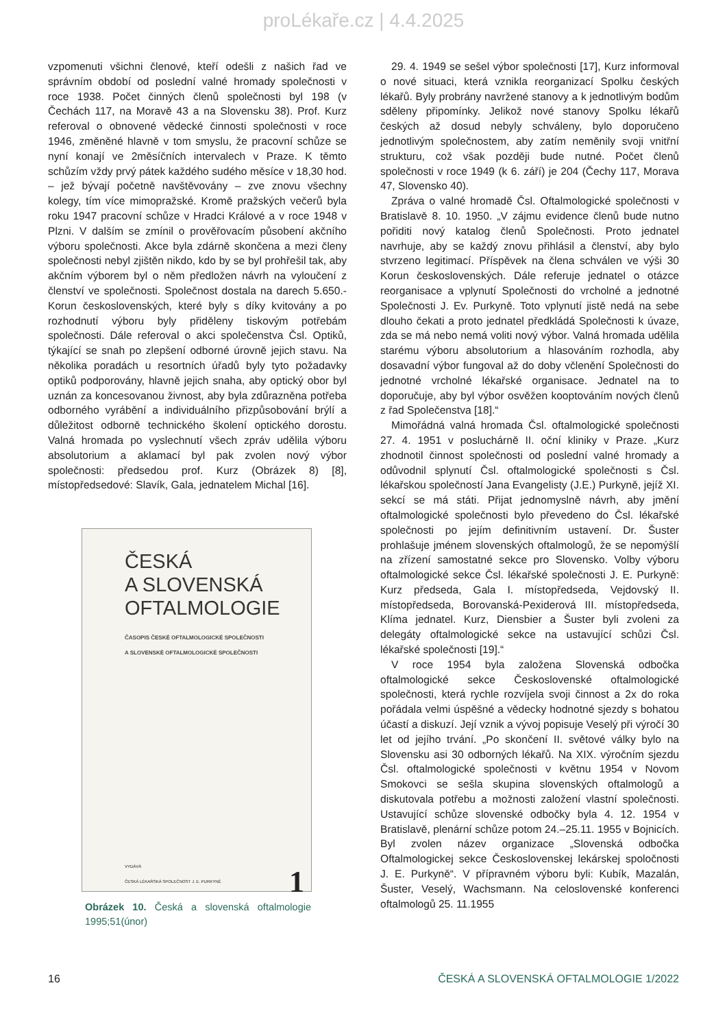proLékaře.cz | 4.4.2025
vzpomenuti všichni členové, kteří odešli z našich řad ve správním období od poslední valné hromady společnosti v roce 1938. Počet činných členů společnosti byl 198 (v Čechách 117, na Moravě 43 a na Slovensku 38). Prof. Kurz referoval o obnovené vědecké činnosti společnosti v roce 1946, změněné hlavně v tom smyslu, že pracovní schůze se nyní konají ve 2měsíčních intervalech v Praze. K těmto schůzím vždy prvý pátek každého sudého měsíce v 18,30 hod. – jež bývají početně navštěvovány – zve znovu všechny kolegy, tím více mimopražské. Kromě pražských večerů byla roku 1947 pracovní schůze v Hradci Králové a v roce 1948 v Plzni. V dalším se zmínil o prověřovacím působení akčního výboru společnosti. Akce byla zdárně skončena a mezi členy společnosti nebyl zjištěn nikdo, kdo by se byl prohřešil tak, aby akčním výborem byl o něm předložen návrh na vyloučení z členství ve společnosti. Společnost dostala na darech 5.650.- Korun československých, které byly s díky kvitovány a po rozhodnutí výboru byly přiděleny tiskovým potřebám společnosti. Dále referoval o akci společenstva Čsl. Optiků, týkající se snah po zlepšení odborné úrovně jejich stavu. Na několika poradách u resortních úřadů byly tyto požadavky optiků podporovány, hlavně jejich snaha, aby optický obor byl uznán za koncesovanou živnost, aby byla zdůrazněna potřeba odborného vyrábění a individuálního přizpůsobování brýlí a důležitost odborně technického školení optického dorostu. Valná hromada po vyslechnutí všech zpráv udělila výboru absolutorium a aklamací byl pak zvolen nový výbor společnosti: předsedou prof. Kurz (Obrázek 8) [8], místopředsedové: Slavík, Gala, jednatelem Michal [16].
ČESKÁ
A SLOVENSKÁ
OFTALMOLOGIE
ČASOPIS ČESKÉ OFTALMOLOGICKÉ SPOLEČNOSTI
A SLOVENSKÉ OFTALMOLOGICKÉ SPOLEČNOSTI
VYDÁVÁ
ČESKÁ LÉKAŘSKÁ SPOLEČNOST J. E. PURKYNĚ
1
Obrázek 10. Česká a slovenská oftalmologie 1995;51(únor)
29. 4. 1949 se sešel výbor společnosti [17], Kurz informoval o nové situaci, která vznikla reorganizací Spolku českých lékařů. Byly probrány navržené stanovy a k jednotlivým bodům sděleny připomínky. Jelikož nové stanovy Spolku lékařů českých až dosud nebyly schváleny, bylo doporučeno jednotlivým společnostem, aby zatím neměnily svoji vnitřní strukturu, což však později bude nutné. Počet členů společnosti v roce 1949 (k 6. září) je 204 (Čechy 117, Morava 47, Slovensko 40).
Zpráva o valné hromadě Čsl. Oftalmologické společnosti v Bratislavě 8. 10. 1950. „V zájmu evidence členů bude nutno pořiditi nový katalog členů Společnosti. Proto jednatel navrhuje, aby se každý znovu přihlásil a členství, aby bylo stvrzeno legitimací. Příspěvek na člena schválen ve výši 30 Korun československých. Dále referuje jednatel o otázce reorganisace a vplynutí Společnosti do vrcholné a jednotné Společnosti J. Ev. Purkyně. Toto vplynutí jistě nedá na sebe dlouho čekati a proto jednatel předkládá Společnosti k úvaze, zda se má nebo nemá voliti nový výbor. Valná hromada udělila starému výboru absolutorium a hlasováním rozhodla, aby dosavadní výbor fungoval až do doby včlenění Společnosti do jednotné vrcholné lékařské organisace. Jednatel na to doporučuje, aby byl výbor osvěžen kooptováním nových členů z řad Společenstva [18].“
Mimořádná valná hromada Čsl. oftalmologické společnosti 27. 4. 1951 v posluchárně II. oční kliniky v Praze. „Kurz zhodnotil činnost společnosti od poslední valné hromady a odůvodnil splynutí Čsl. oftalmologické společnosti s Čsl. lékařskou společností Jana Evangelisty (J.E.) Purkyně, jejíž XI. sekcí se má státi. Přijat jednomyslně návrh, aby jmění oftalmologické společnosti bylo převedeno do Čsl. lékařské společnosti po jejím definitivním ustavení. Dr. Šuster prohlašuje jménem slovenských oftalmologů, že se nepomýšlí na zřízení samostatné sekce pro Slovensko. Volby výboru oftalmologické sekce Čsl. lékařské společnosti J. E. Purkyně: Kurz předseda, Gala I. místopředseda, Vejdovský II. místopředseda, Borovanská-Pexiderová III. místopředseda, Klíma jednatel. Kurz, Diensbier a Šuster byli zvoleni za delegáty oftalmologické sekce na ustavující schůzi Čsl. lékařské společnosti [19].“
V roce 1954 byla založena Slovenská odbočka oftalmologické sekce Československé oftalmologické společnosti, která rychle rozvíjela svoji činnost a 2x do roka pořádala velmi úspěšné a vědecky hodnotné sjezdy s bohatou účastí a diskuzí. Její vznik a vývoj popisuje Veselý při výročí 30 let od jejího trvání. „Po skončení II. světové války bylo na Slovensku asi 30 odborných lékařů. Na XIX. výročním sjezdu Čsl. oftalmologické společnosti v květnu 1954 v Novom Smokovci se sešla skupina slovenských oftalmologů a diskutovala potřebu a možnosti založení vlastní společnosti. Ustavující schůze slovenské odbočky byla 4. 12. 1954 v Bratislavě, plenární schůze potom 24.–25.11. 1955 v Bojnicích. Byl zvolen název organizace „Slovenská odbočka Oftalmologickej sekce Československej lekárskej spoločnosti J. E. Purkyně“. V přípravném výboru byli: Kubík, Mazalán, Šuster, Veselý, Wachsmann. Na celoslovenské konferenci oftalmologů 25. 11.1955
16 ČESKÁ A SLOVENSKÁ OFTALMOLOGIE 1/2022